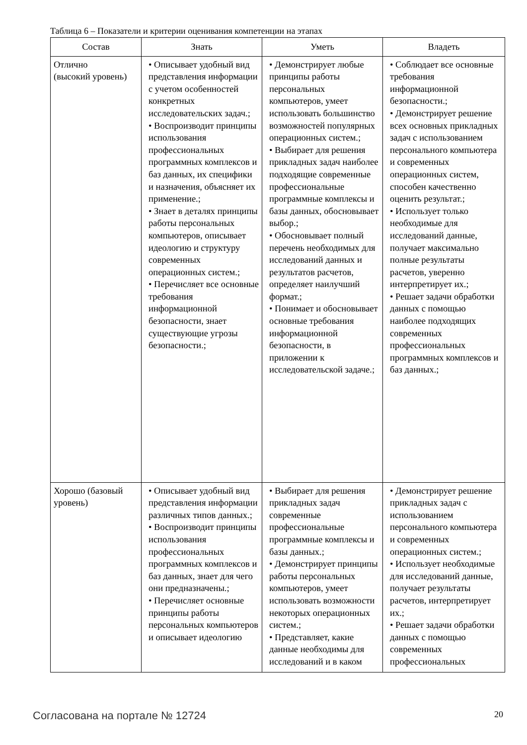Таблица 6 – Показатели и критерии оценивания компетенции на этапах
| Состав | Знать | Уметь | Владеть |
| --- | --- | --- | --- |
| Отлично (высокий уровень) | • Описывает удобный вид представления информации с учетом особенностей конкретных исследовательских задач.; • Воспроизводит принципы использования профессиональных программных комплексов и баз данных, их специфики и назначения, объясняет их применение.; • Знает в деталях принципы работы персональных компьютеров, описывает идеологию и структуру современных операционных систем.; • Перечисляет все основные требования информационной безопасности, знает существующие угрозы безопасности.; | • Демонстрирует любые принципы работы персональных компьютеров, умеет использовать большинство возможностей популярных операционных систем.; • Выбирает для решения прикладных задач наиболее подходящие современные профессиональные программные комплексы и базы данных, обосновывает выбор.; • Обосновывает полный перечень необходимых для исследований данных и результатов расчетов, определяет наилучший формат.; • Понимает и обосновывает основные требования информационной безопасности, в приложении к исследовательской задаче.; | • Соблюдает все основные требования информационной безопасности.; • Демонстрирует решение всех основных прикладных задач с использованием персонального компьютера и современных операционных систем, способен качественно оценить результат.; • Использует только необходимые для исследований данные, получает максимально полные результаты расчетов, уверенно интерпретирует их.; • Решает задачи обработки данных с помощью наиболее подходящих современных профессиональных программных комплексов и баз данных.; |
| Хорошо (базовый уровень) | • Описывает удобный вид представления информации различных типов данных.; • Воспроизводит принципы использования профессиональных программных комплексов и баз данных, знает для чего они предназначены.; • Перечисляет основные принципы работы персональных компьютеров и описывает идеологию | • Выбирает для решения прикладных задач современные профессиональные программные комплексы и базы данных.; • Демонстрирует принципы работы персональных компьютеров, умеет использовать возможности некоторых операционных систем.; • Представляет, какие данные необходимы для исследований и в каком | • Демонстрирует решение прикладных задач с использованием персонального компьютера и современных операционных систем.; • Использует необходимые для исследований данные, получает результаты расчетов, интерпретирует их.; • Решает задачи обработки данных с помощью современных профессиональных |
Согласована на портале № 12724 20